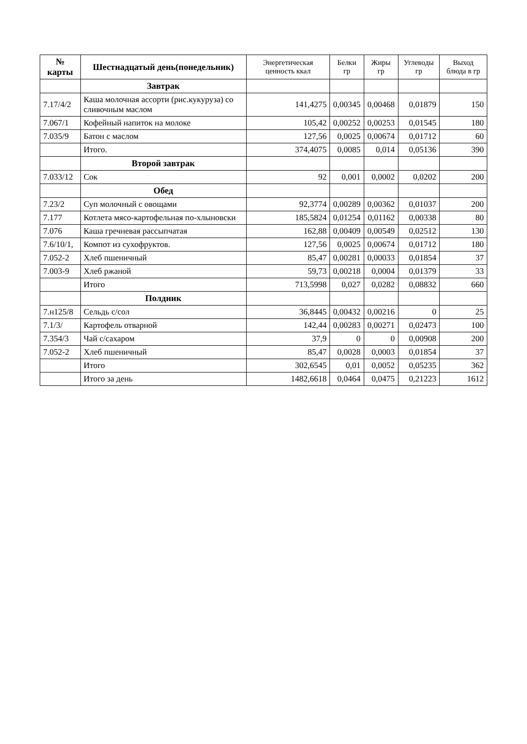| № карты | Шестнадцатый день(понедельник) | Энергетическая ценность ккал | Белки гр | Жиры гр | Углеводы гр | Выход блюда в гр |
| --- | --- | --- | --- | --- | --- | --- |
| | Завтрак | | | | | |
| 7.17/4/2 | Каша молочная ассорти (рис.кукуруза) со сливочным маслом | 141,4275 | 0,00345 | 0,00468 | 0,01879 | 150 |
| 7.067/1 | Кофейный напиток на молоке | 105,42 | 0,00252 | 0,00253 | 0,01545 | 180 |
| 7.035/9 | Батон с маслом | 127,56 | 0,0025 | 0,00674 | 0,01712 | 60 |
| | Итого. | 374,4075 | 0,0085 | 0,014 | 0,05136 | 390 |
| | Второй завтрак | | | | | |
| 7.033/12 | Сок | 92 | 0,001 | 0,0002 | 0,0202 | 200 |
| | Обед | | | | | |
| 7.23/2 | Суп молочный с овощами | 92,3774 | 0,00289 | 0,00362 | 0,01037 | 200 |
| 7.177 | Котлета мясо-картофельная по-хлыновски | 185,5824 | 0,01254 | 0,01162 | 0,00338 | 80 |
| 7.076 | Каша гречневая рассыпчатая | 162,88 | 0,00409 | 0,00549 | 0,02512 | 130 |
| 7.6/10/1, | Компот из сухофруктов. | 127,56 | 0,0025 | 0,00674 | 0,01712 | 180 |
| 7.052-2 | Хлеб пшеничный | 85,47 | 0,00281 | 0,00033 | 0,01854 | 37 |
| 7.003-9 | Хлеб ржаной | 59,73 | 0,00218 | 0,0004 | 0,01379 | 33 |
| | Итого | 713,5998 | 0,027 | 0,0282 | 0,08832 | 660 |
| | Полдник | | | | | |
| 7.н125/8 | Сельдь с/сол | 36,8445 | 0,00432 | 0,00216 | 0 | 25 |
| 7.1/3/ | Картофель отварной | 142,44 | 0,00283 | 0,00271 | 0,02473 | 100 |
| 7.354/3 | Чай с/сахаром | 37,9 | 0 | 0 | 0,00908 | 200 |
| 7.052-2 | Хлеб пшеничный | 85,47 | 0,0028 | 0,0003 | 0,01854 | 37 |
| | Итого | 302,6545 | 0,01 | 0,0052 | 0,05235 | 362 |
| | Итого за день | 1482,6618 | 0,0464 | 0,0475 | 0,21223 | 1612 |